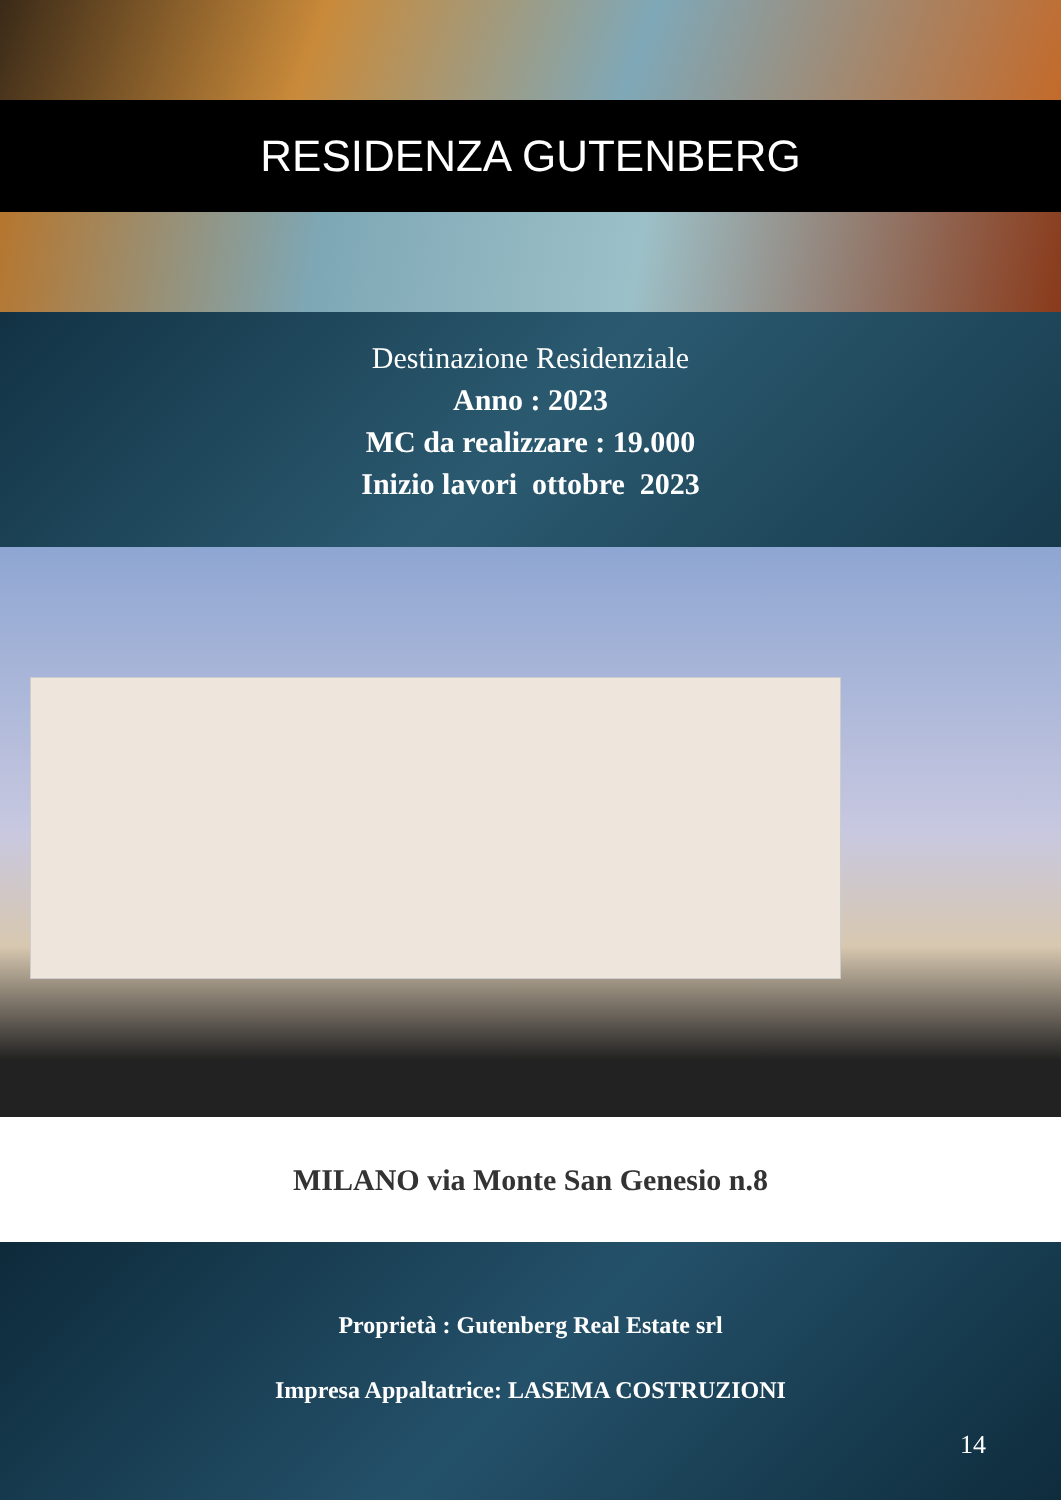RESIDENZA GUTENBERG
Destinazione Residenziale
Anno : 2023
MC da realizzare : 19.000
Inizio lavori ottobre 2023
MILANO via Monte San Genesio n.8
Proprietà : Gutenberg Real Estate srl
Impresa Appaltatrice: LASEMA COSTRUZIONI
14